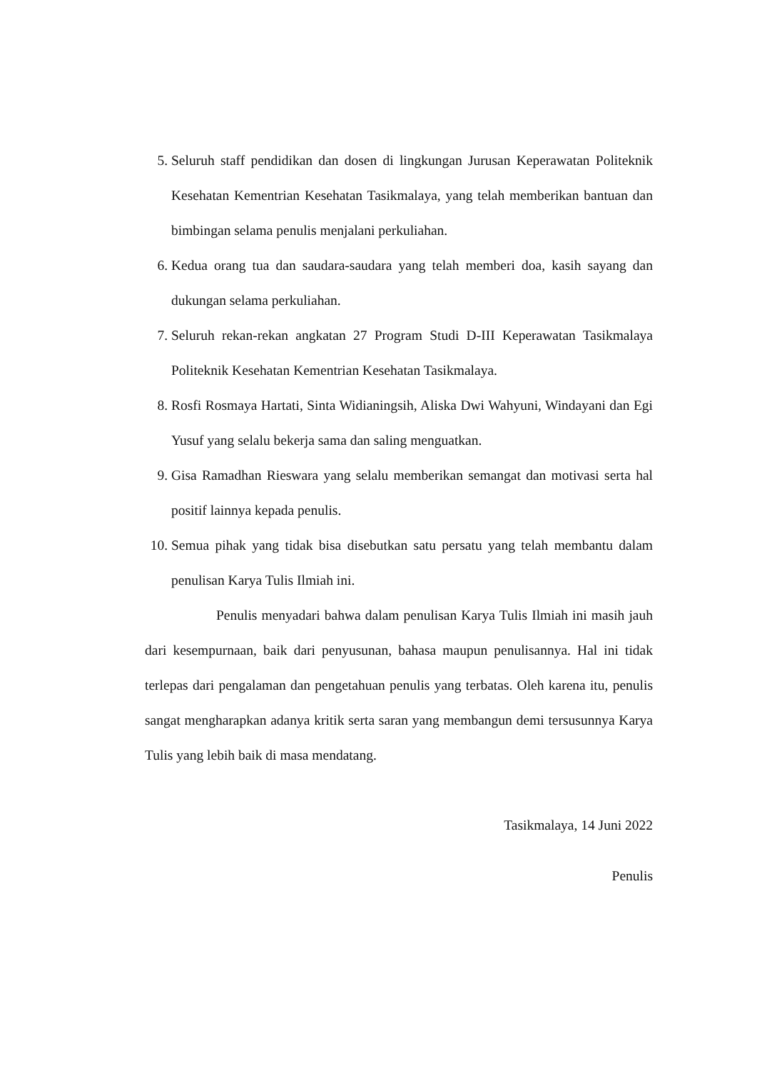5. Seluruh staff pendidikan dan dosen di lingkungan Jurusan Keperawatan Politeknik Kesehatan Kementrian Kesehatan Tasikmalaya, yang telah memberikan bantuan dan bimbingan selama penulis menjalani perkuliahan.
6. Kedua orang tua dan saudara-saudara yang telah memberi doa, kasih sayang dan dukungan selama perkuliahan.
7. Seluruh rekan-rekan angkatan 27 Program Studi D-III Keperawatan Tasikmalaya Politeknik Kesehatan Kementrian Kesehatan Tasikmalaya.
8. Rosfi Rosmaya Hartati, Sinta Widianingsih, Aliska Dwi Wahyuni, Windayani dan Egi Yusuf yang selalu bekerja sama dan saling menguatkan.
9. Gisa Ramadhan Rieswara yang selalu memberikan semangat dan motivasi serta hal positif lainnya kepada penulis.
10. Semua pihak yang tidak bisa disebutkan satu persatu yang telah membantu dalam penulisan Karya Tulis Ilmiah ini.
Penulis menyadari bahwa dalam penulisan Karya Tulis Ilmiah ini masih jauh dari kesempurnaan, baik dari penyusunan, bahasa maupun penulisannya. Hal ini tidak terlepas dari pengalaman dan pengetahuan penulis yang terbatas. Oleh karena itu, penulis sangat mengharapkan adanya kritik serta saran yang membangun demi tersusunnya Karya Tulis yang lebih baik di masa mendatang.
Tasikmalaya, 14 Juni 2022
Penulis